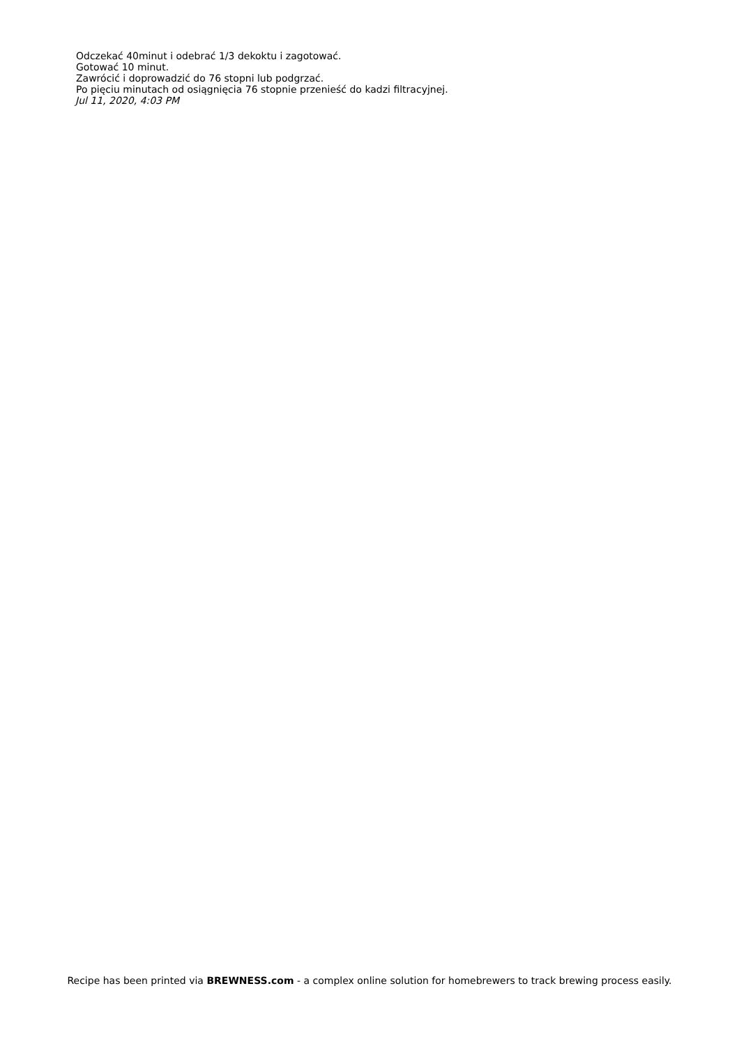Odczekać 40minut i odebrać 1/3 dekoktu i zagotować.
Gotować 10 minut.
Zawrócić i doprowadzić do 76 stopni lub podgrzać.
Po pięciu minutach od osiągnięcia 76 stopnie przenieść do kadzi filtracyjnej.
Jul 11, 2020, 4:03 PM
Recipe has been printed via BREWNESS.com - a complex online solution for homebrewers to track brewing process easily.